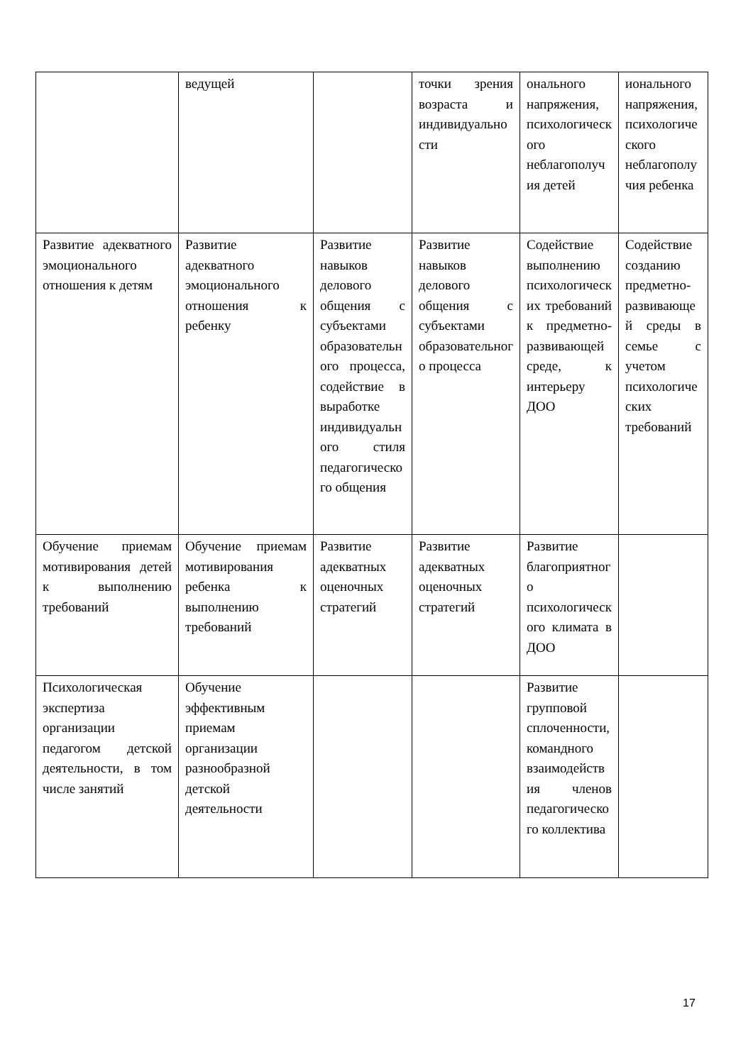| | ведущей | | точки зрения возраста и индивидуальности | онального напряжения, психологического неблагополучия детей | ионального напряжения, психологического неблагополучия ребенка |
| Развитие адекватного эмоционального отношения к детям | Развитие адекватного эмоционального отношения к ребенку | Развитие навыков делового общения с субъектами образовательного процесса, содействие в выработке индивидуального стиля педагогического общения | Развитие навыков делового общения с субъектами образовательного процесса | Содействие выполнению психологических требований к предметно-развивающей среде, к интерьеру ДОО | Содействие созданию предметно-развивающей среды в семье с учетом психологических требований |
| Обучение приемам мотивирования детей к выполнению требований | Обучение приемам мотивирования ребенка к выполнению требований | Развитие адекватных оценочных стратегий | Развитие адекватных оценочных стратегий | Развитие благоприятного психологического климата в ДОО | |
| Психологическая экспертиза организации педагогом детской деятельности, в том числе занятий | Обучение эффективным приемам организации разнообразной детской деятельности | | | Развитие групповой сплоченности, командного взаимодействия членов педагогического коллектива | |
17